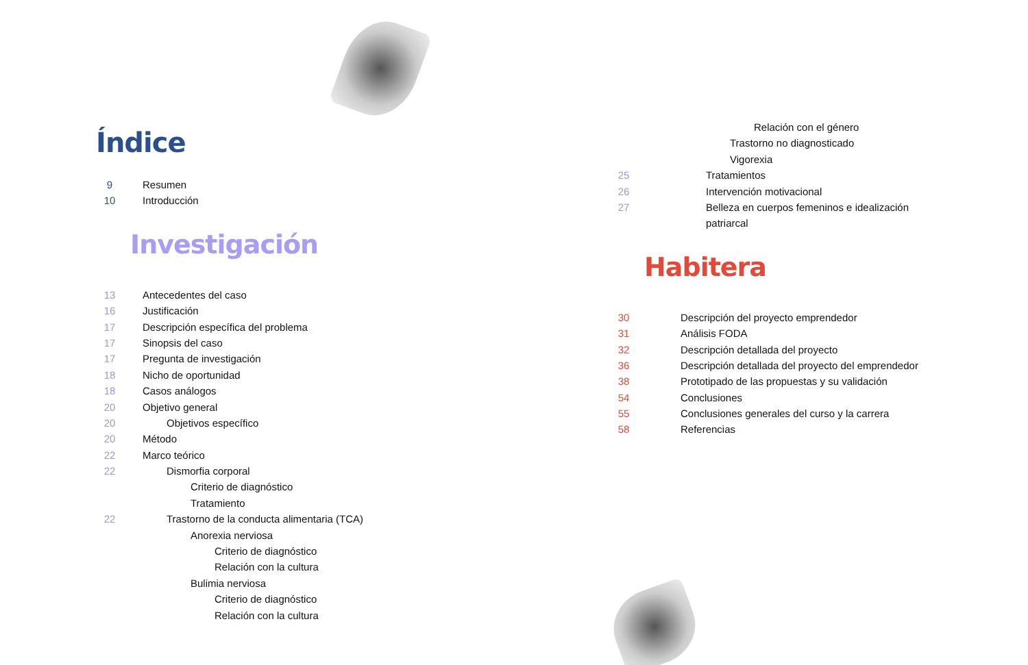Índice
9 Resumen
10 Introducción
Investigación
13 Antecedentes del caso
16 Justificación
17 Descripción específica del problema
17 Sinopsis del caso
17 Pregunta de investigación
18 Nicho de oportunidad
18 Casos análogos
20 Objetivo general
20 Objetivos específico
20 Método
22 Marco teórico
22 Dismorfia corporal
Criterio de diagnóstico
Tratamiento
22 Trastorno de la conducta alimentaria (TCA)
Anorexia nerviosa
Criterio de diagnóstico
Relación con la cultura
Bulimia nerviosa
Criterio de diagnóstico
Relación con la cultura
Relación con el género
Trastorno no diagnosticado
Vigorexia
25 Tratamientos
26 Intervención motivacional
27 Belleza en cuerpos femeninos e idealización
patriarcal
Habitera
30 Descripción del proyecto emprendedor
31 Análisis FODA
32 Descripción detallada del proyecto
36 Descripción detallada del proyecto del emprendedor
38 Prototipado de las propuestas y su validación
54 Conclusiones
55 Conclusiones generales del curso y la carrera
58 Referencias